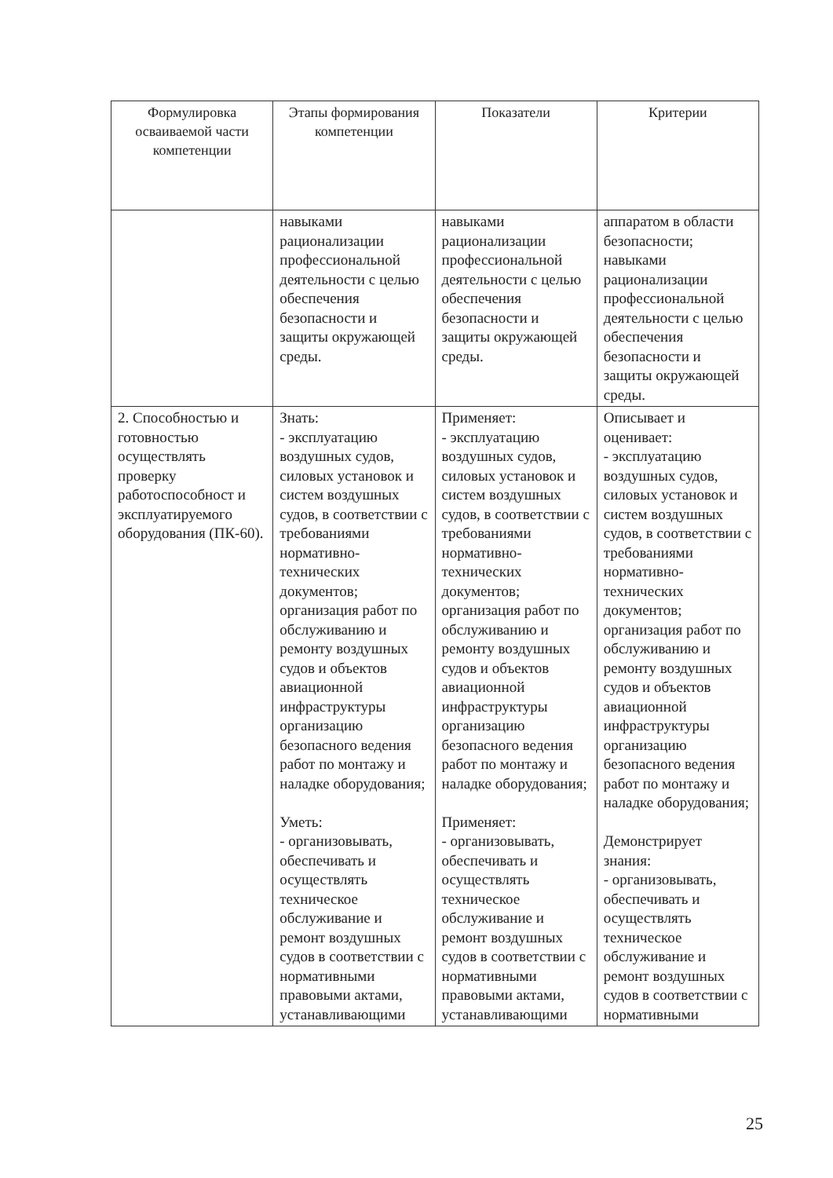| Формулировка осваиваемой части компетенции | Этапы формирования компетенции | Показатели | Критерии |
| --- | --- | --- | --- |
| | навыками рационализации профессиональной деятельности с целью обеспечения безопасности и защиты окружающей среды. | навыками рационализации профессиональной деятельности с целью обеспечения безопасности и защиты окружающей среды. | аппаратом в области безопасности; навыками рационализации профессиональной деятельности с целью обеспечения безопасности и защиты окружающей среды. |
| 2. Способностью и готовностью осуществлять проверку работоспособност и эксплуатируемого оборудования (ПК-60). | Знать: - эксплуатацию воздушных судов, силовых установок и систем воздушных судов, в соответствии с требованиями нормативно-технических документов; организация работ по обслуживанию и ремонту воздушных судов и объектов авиационной инфраструктуры организацию безопасного ведения работ по монтажу и наладке оборудования; Уметь: - организовывать, обеспечивать и осуществлять техническое обслуживание и ремонт воздушных судов в соответствии с нормативными правовыми актами, устанавливающими | Применяет: - эксплуатацию воздушных судов, силовых установок и систем воздушных судов, в соответствии с требованиями нормативно-технических документов; организация работ по обслуживанию и ремонту воздушных судов и объектов авиационной инфраструктуры организацию безопасного ведения работ по монтажу и наладке оборудования; Применяет: - организовывать, обеспечивать и осуществлять техническое обслуживание и ремонт воздушных судов в соответствии с нормативными правовыми актами, устанавливающими | Описывает и оценивает: - эксплуатацию воздушных судов, силовых установок и систем воздушных судов, в соответствии с требованиями нормативно-технических документов; организация работ по обслуживанию и ремонту воздушных судов и объектов авиационной инфраструктуры организацию безопасного ведения работ по монтажу и наладке оборудования; Демонстрирует знания: - организовывать, обеспечивать и осуществлять техническое обслуживание и ремонт воздушных судов в соответствии с нормативными |
25